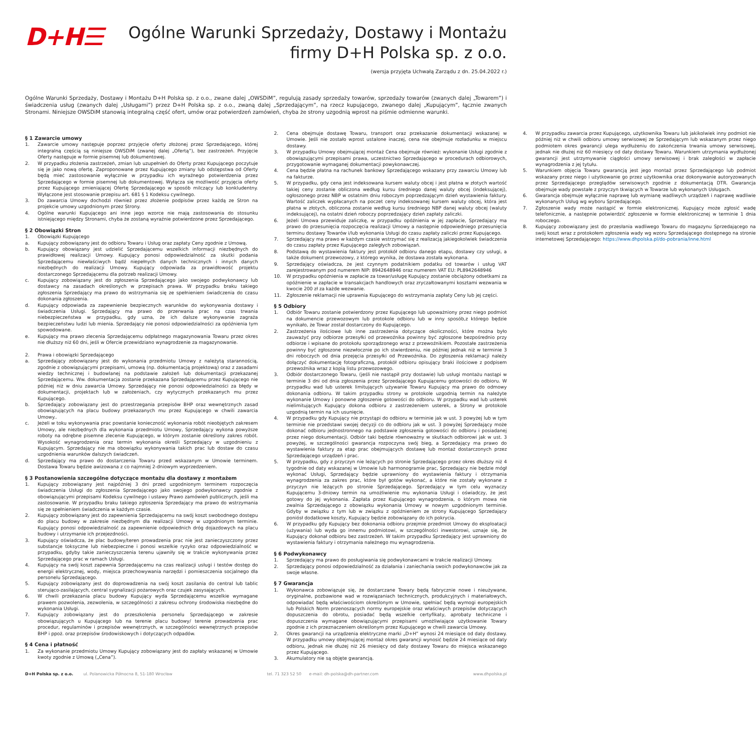D+H☰
Ogólne Warunki Sprzedaży, Dostawy i Montażu
firmy D+H Polska sp. z o.o.
(wersja przyjęta Uchwałą Zarządu z dn. 25.04.2022 r.)
Ogólne Warunki Sprzedaży, Dostawy i Montażu D+H Polska sp. z o.o., zwane dalej „OWSDiM”, regulują zasady sprzedaży towarów, sprzedaży towarów (zwanych dalej „Towarem”) i świadczenia usług (zwanych dalej „Usługami”) przez D+H Polska sp. z o.o., zwaną dalej „Sprzedającym”, na rzecz kupującego, zwanego dalej „Kupującym”, łącznie zwanych Stronami. Niniejsze OWSDiM stanowią integralną część ofert, umów oraz potwierdzeń zamówień, chyba że strony uzgodnią wprost na piśmie odmienne warunki.
§ 1 Zawarcie umowy
1. Zawarcie umowy następuje poprzez przyjęcie oferty złożonej przez Sprzedającego, której integralną częścią są niniejsze OWSDiM (zwanej dalej „Ofertą”), bez zastrzeżeń. Przyjęcie Oferty następuje w formie pisemnej lub dokumentowej.
2. W przypadku złożenia zastrzeżeń, zmian lub uzupełnień do Oferty przez Kupującego poczytuje się je jako nową ofertę. Zaproponowane przez Kupującego zmiany lub odstępstwa od Oferty będą mieć zastosowanie wyłącznie w przypadku ich wyraźnego potwierdzenia przez Sprzedającego w formie pisemnej lub dokumentowej. Wyłącza się możliwość przyjęcia oferty przez Kupującego zmieniającej Ofertę Sprzedającego w sposób milczący lub konkludentny. Wyłączone jest stosowanie przepisu art. 681 § 1 Kodeksu cywilnego.
3. Do zawarcia Umowy dochodzi również przez złożenie podpisów przez każdą ze Stron na projekcie umowy uzgodnionym przez Strony.
4. Ogólne warunki Kupującego ani inne jego wzorce nie mają zastosowania do stosunku istniejącego między Stronami, chyba że zostaną wyraźnie potwierdzone przez Sprzedającego.
§ 2 Obowiązki Stron
1. Obowiązki Kupującego
a. Kupujący zobowiązany jest do odbioru Towaru i Usług oraz zapłaty Ceny zgodnie z Umową.
b. Kupujący obowiązany jest udzielić Sprzedającemu wszelkich informacji niezbędnych do prawidłowej realizacji Umowy. Kupujący ponosi odpowiedzialność za skutki podania Sprzedającemu niewłaściwych bądź niepełnych danych technicznych i innych danych niezbędnych do realizacji Umowy. Kupujący odpowiada za prawidłowość projektu dostarczonego Sprzedającemu dla potrzeb realizacji Umowy.
c. Kupujący zobowiązany jest do zgłoszenia Sprzedającego jako swojego podwykonawcy lub dostawcy na zasadach określonych w przepisach prawa. W przypadku braku takiego zgłoszenia Sprzedający ma prawo do wstrzymania się ze spełnieniem świadczenia do czasu dokonania zgłoszenia.
d. Kupujący odpowiada za zapewnienie bezpiecznych warunków do wykonywania dostawy i świadczenia Usługi. Sprzedający ma prawo do przerwania prac na czas trwania niebezpieczeństwa w przypadku, gdy uzna, że ich dalsze wykonywanie zagraża bezpieczeństwu ludzi lub mienia. Sprzedający nie ponosi odpowiedzialności za opóźnienia tym spowodowane.
e. Kupujący ma prawo zlecenia Sprzedającemu odpłatnego magazynowania Towaru przez okres nie dłuższy niż 60 dni, jeśli w Ofercie przewidziano wynagrodzenie za magazynowanie.
2. Prawa i obowiązki Sprzedającego
a. Sprzedający zobowiązany jest do wykonania przedmiotu Umowy z należytą starannością, zgodnie z obowiązującymi przepisami, umową (np. dokumentacją projektową) oraz z zasadami wiedzy technicznej i budowlanej na podstawie założeń lub dokumentacji przekazanej Sprzedającemu. Ww. dokumentacja zostanie przekazana Sprzedającemu przez Kupującego nie później niż w dniu zawarcia Umowy. Sprzedający nie ponosi odpowiedzialności za błędy w dokumentacji, projektach lub w założeniach, czy wytycznych przekazanych mu przez Kupującego.
b. Sprzedający zobowiązany jest do przestrzegania przepisów BHP oraz wewnętrznych zasad obowiązujących na placu budowy przekazanych mu przez Kupującego w chwili zawarcia Umowy..
c. Jeżeli w toku wykonywania prac powstanie konieczność wykonania robót nieobjętych zakresem Umowy, ale niezbędnych dla wykonania przedmiotu Umowy, Sprzedający wykona powyższe roboty na odrębne pisemne zlecenie Kupującego, w którym zostanie określony zakres robót. Wysokość wynagrodzenia oraz termin wykonania określi Sprzedający w uzgodnieniu z Kupującym. Sprzedający nie ma obowiązku wykonywania takich prac lub dostaw do czasu uzgodnienia warunków dalszych świadczeń.
d. Sprzedający ma prawo do dostarczenia Towaru przed wskazanym w Umowie terminem. Dostawa Towaru będzie awizowana z co najmniej 2-dniowym wyprzedzeniem.
§ 3 Postanowienia szczególne dotyczące montażu dla dostawy z montażem
1. Kupujący zobowiązany jest najpóźniej 3 dni przed uzgodnionym terminem rozpoczęcia świadczenia Usługi do zgłoszenia Sprzedającego jako swojego podwykonawcy zgodnie z obowiązującymi przepisami Kodeksu cywilnego i ustawy Prawo zamówień publicznych, jeśli ma zastosowanie. W przypadku braku takiego zgłoszenia Sprzedający ma prawo do wstrzymania się ze spełnieniem świadczenia w każdym czasie.
2. Kupujący zobowiązany jest do zapewnienia Sprzedającemu na swój koszt swobodnego dostępu do placu budowy w zakresie niezbędnym dla realizacji Umowy w uzgodnionym terminie. Kupujący ponosi odpowiedzialność za zapewnienie odpowiednich dróg dojazdowych na placu budowy i utrzymanie ich przejezdności.
3. Kupujący oświadcza, że plac budowy/teren prowadzenia prac nie jest zanieczyszczony przez substancje toksyczne lub niebezpieczne i ponosi wszelkie ryzyko oraz odpowiedzialność w przypadku, gdyby takie zanieczyszczenia terenu ujawniły się w trakcie wykonywania przez Sprzedającego prac w ramach Usługi.
4. Kupujący na swój koszt zapewnia Sprzedającemu na czas realizacji usługi i testów dostęp do energii elektrycznej, wody, miejsca przechowywania narzędzi i pomieszczenia socjalnego dla personelu Sprzedającego.
5. Kupujący zobowiązany jest do doprowadzenia na swój koszt zasilania do central lub tablic sterująco-zasilających, central sygnalizacji pożarowych oraz czujek zasysających.
6. W chwili przekazania placu budowy Kupujący wyda Sprzedającemu wszelkie wymagane prawem pozwolenia, zezwolenia, w szczególności z zakresu ochrony środowiska niezbędne do wykonania Usługi.
7. Kupujący zobowiązany jest do przeszkolenia personelu Sprzedającego w zakresie obowiązujących u Kupującego lub na terenie placu budowy/ terenie prowadzenia prac procedur, regulaminów i przepisów wewnętrznych, w szczególności wewnętrznych przepisów BHP i ppoż. oraz przepisów środowiskowych i dotyczących odpadów.
§ 4 Cena i płatność
1. Za wykonanie przedmiotu Umowy Kupujący zobowiązany jest do zapłaty wskazanej w Umowie kwoty zgodnie z Umową („Cena”).
2. Cena obejmuje dostawę Towaru, transport oraz przekazanie dokumentacji wskazanej w Umowie. Jeśli nie zostało wprost ustalone inaczej, cena nie obejmuje rozładunku w miejscu dostawy.
3. W przypadku Umowy obejmującej montaż Cena obejmuje również: wykonanie Usługi zgodnie z obowiązującymi przepisami prawa, uczestnictwo Sprzedającego w procedurach odbiorowych, przygotowanie wymaganej dokumentacji powykonawczej.
4. Cena będzie płatna na rachunek bankowy Sprzedającego wskazany przy zawarciu Umowy lub na fakturze.
5. W przypadku, gdy cena jest indeksowana kursem waluty obcej i jest płatna w złotych wartość takiej ceny zostanie obliczona według kursu średniego danej waluty obcej (indeksującej), ogłoszonego przez NBP w ostatnim dniu roboczym poprzedzającym dzień wystawienia faktury. Wartość zaliczek wypłacanych na poczet ceny indeksowanej kursem waluty obcej, która jest płatna w złotych, obliczona zostanie według kursu średniego NBP danej waluty obcej (waluty indeksującej), na ostatni dzień roboczy poprzedzający dzień zapłaty zaliczki.
6. Jeżeli Umowa przewiduje zaliczkę, w przypadku opóźnienia w jej zapłacie, Sprzedający ma prawo do przesunięcia rozpoczęcia realizacji Umowy a następnie odpowiedniego przesunięcia terminu dostawy Towarów i/lub wykonania Usługi do czasu zapłaty zaliczki przez Kupującego.
7. Sprzedający ma prawo w każdym czasie wstrzymać się z realizacją jakiegokolwiek świadczenia do czasu zapłaty przez Kupującego zaległych zobowiązań.
8. Podstawą do wystawienia faktury jest protokół odbioru danego etapu, dostawy czy usługi, a także dokument przewozowy, z którego wynika, że dostawa została wykonana.
9. Sprzedający oświadcza, że jest czynnym podatnikiem podatku od towarów i usług VAT zarejestrowanym pod numerem NIP: 8942648946 oraz numerem VAT EU: PL8942648946
10. W przypadku opóźnienia w zapłacie za towar/usługę Kupujący zostanie obciążony odsetkami za opóźnienie w zapłacie w transakcjach handlowych oraz zryczałtowanymi kosztami wezwania w kwocie 200 zł za każde wezwanie.
11. Zgłoszenie reklamacji nie uprawnia Kupującego do wstrzymania zapłaty Ceny lub jej części.
§ 5 Odbiory
1. Odbiór Towaru zostanie potwierdzony przez Kupującego lub upoważniony przez niego podmiot na dokumencie przewozowym lub protokole odbioru lub w inny sposób,z którego będzie wynikało, że Towar został dostarczony do Kupującego.
2. Zastrzeżenia ilościowe lub inne zastrzeżenia dotyczące okoliczności, które można było zauważyć przy odbiorze przesyłki od przewoźnika powinny być zgłoszone bezpośrednio przy odbiorze i wpisane do protokołu sporządzonego wraz z przewoźnikiem. Pozostałe zastrzeżenia powinny być zgłoszone niezwłocznie po ich stwierdzeniu, nie później jednak niż w terminie 3 dni roboczych od dnia przejęcia przesyłki od Przewoźnika. Do zgłoszenia reklamacji należy dołączyć dokumentację fotograficzną, protokół odbioru opisujący braki ilościowe z podpisem przewoźnika wraz z kopią listu przewozowego.
3. Odbiór dostarczonego Towaru, (jeśli nie nastąpił przy dostawie) lub usługi montażu nastąpi w terminie 3 dni od dnia zgłoszenia przez Sprzedającego Kupującemu gotowości do odbioru. W przypadku wad lub usterek limitujących używanie Towaru Kupujący ma prawo do odmowy dokonania odbioru. W takim przypadku strony w protokole uzgodnią termin na należyte wykonanie Umowy i ponowne zgłoszenie gotowości do odbioru. W przypadku wad lub usterek nielimitujących Kupujący dokona odbioru z zastrzeżeniem usterek, a Strony w protokole uzgodnią termin na ich usunięcie.
4. W przypadku gdy Kupujący nie przystąpi do odbioru w terminie jak w ust. 3 powyżej lub w tym terminie nie przedstawi swojej decyzji co do odbioru jak w ust. 3 powyżej Sprzedający może dokonać odbioru jednostronnego na podstawie zgłoszenia gotowości do odbioru i posiadanej przez niego dokumentacji. Odbiór taki będzie równoważny w skutkach odbiorowi jak w ust. 3 powyżej, w szczególności gwarancja rozpoczyna swój bieg, a Sprzedający ma prawo do wystawienia faktury za etap prac obejmujących dostawę lub montaż dostarczonych przez Sprzedającego urządzeń i prac.
5. W przypadku, gdy z przyczyn nie leżących po stronie Sprzedającego przez okres dłuższy niż 4 tygodnie od daty wskazanej w Umowie lub harmonogramie prac, Sprzedający nie będzie mógł wykonać Usługi, Sprzedający będzie uprawniony do wystawienia faktury i otrzymania wynagrodzenia za zakres prac, które był gotów wykonać, a które nie zostały wykonane z przyczyn nie leżących po stronie Sprzedającego. Sprzedający w tym celu wyznaczy Kupującemu 3-dniowy termin na umożliwienie mu wykonania Usługi i oświadczy, że jest gotowy do jej wykonania. Zapłata przez Kupującego wynagrodzenia, o którym mowa nie zwalnia Sprzedającego z obowiązku wykonania Umowy w nowym uzgodnionym terminie. Gdyby w związku z tym lub w związku z opóźnieniem ze strony Kupującego Sprzedający poniósł dodatkowe koszty, Kupujący będzie zobowiązany do ich pokrycia.
6. W przypadku gdy Kupujący bez dokonania odbioru przejmie przedmiot Umowy do eksploatacji (używania) lub wyda go innemu podmiotowi, w szczególności inwestorowi, uznaje się, że Kupujący dokonał odbioru bez zastrzeżeń. W takim przypadku Sprzedający jest uprawniony do wystawienia faktury i otrzymania należnego mu wynagrodzenia.
§ 6 Podwykonawcy
1. Sprzedający ma prawo do posługiwania się podwykonawcami w trakcie realizacji Umowy.
2. Sprzedający ponosi odpowiedzialność za działania i zaniechania swoich podwykonawców jak za swoje własne.
§ 7 Gwarancja
1. Wykonawca zobowiązuje się, że dostarczane Towary będą fabrycznie nowe i nieużywane, oryginalne, pozbawione wad w rozwiązaniach technicznych, produkcyjnych i materiałowych, odpowiadać będą właściwościom określonym w Umowie, spełniać będą wymogi europejskich lub Polskich Norm przenoszących normy europejskie oraz właściwych przepisów dotyczących dopuszczenia do obrotu, posiadać będą wszelkie certyfikaty, aprobaty techniczne i dopuszczenia wymagane obowiązującymi przepisami umożliwiające użytkowanie Towary zgodnie z ich przeznaczeniem określonym przez Kupującego w chwili zawarcia Umowy.
2. Okres gwarancji na urządzenia elektryczne marki „D+H” wynosi 24 miesiące od daty dostawy. W przypadku umowy obejmującej montaż okres gwarancji wynosić będzie 24 miesiące od daty odbioru, jednak nie dłużej niż 26 miesięcy od daty dostawy Towaru do miejsca wskazanego przez Kupującego.
3. Akumulatory nie są objęte gwarancją.
4. W przypadku zawarcia przez Kupującego, użytkownika Towaru lub jakikolwiek inny podmiot nie później niż w chwili odbioru umowy serwisowej ze Sprzedającym lub wskazanym przez niego podmiotem okres gwarancji ulega wydłużeniu do zakończenia trwania umowy serwisowej, jednak nie dłużej niż 60 miesięcy od daty dostawy Towaru. Warunkiem utrzymania wydłużonej gwarancji jest utrzymywanie ciągłości umowy serwisowej i brak zaległości w zapłacie wynagrodzenia z jej tytułu.
5. Warunkiem objęcia Towaru gwarancją jest jego montaż przez Sprzedającego lub podmiot wskazany przez niego i użytkowanie go przez użytkownika oraz dokonywanie autoryzowanych przez Sprzedającego przeglądów serwisowych zgodnie z dokumentacją DTR. Gwarancja obejmuje wady powstałe z przyczyn tkwiących w Towarze lub wykonanych Usługach.
6. Gwarancja obejmuje wyłącznie naprawę lub wymianę wadliwych urządzeń i naprawę wadliwie wykonanych Usług wg wyboru Sprzedającego.
7. Zgłoszenie wady może nastąpić w formie elektronicznej. Kupujący może zgłosić wadę telefonicznie, a następnie potwierdzić zgłoszenie w formie elektronicznej w terminie 1 dnia roboczego.
8. Kupujący zobowiązany jest do przesłania wadliwego Towaru do magazynu Sprzedającego na swój koszt wraz z protokołem zgłoszenia wady wg wzoru Sprzedającego dostępnego na stronie internetowej Sprzedającego: https://www.dhpolska.pl/do-pobrania/inne.html
D+H Polska sp. z o.o. ul. Polanowicka Północna 8, 51-180 Wrocław tel. 71 323 52 50 e-mail: dh-polska@dh-partner.com www.dhpolska.pl